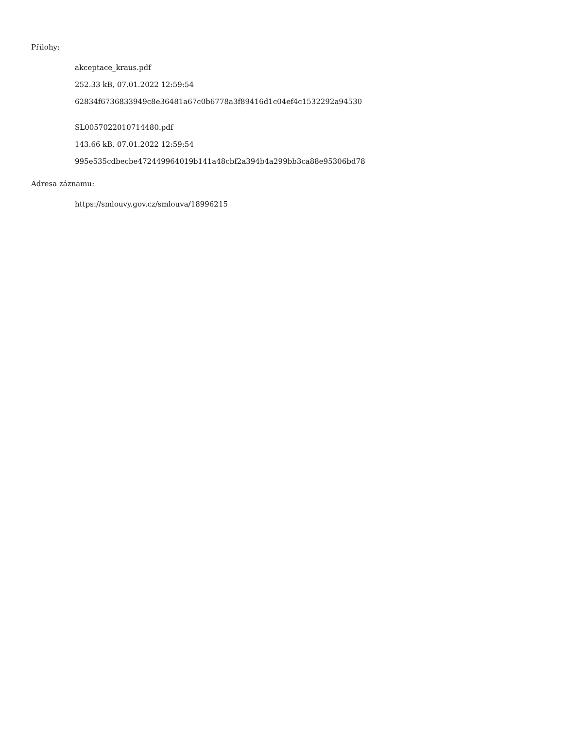Přílohy:
akceptace_kraus.pdf
252.33 kB, 07.01.2022 12:59:54
62834f6736833949c8e36481a67c0b6778a3f89416d1c04ef4c1532292a94530
SL0057022010714480.pdf
143.66 kB, 07.01.2022 12:59:54
995e535cdbecbe472449964019b141a48cbf2a394b4a299bb3ca88e95306bd78
Adresa záznamu:
https://smlouvy.gov.cz/smlouva/18996215